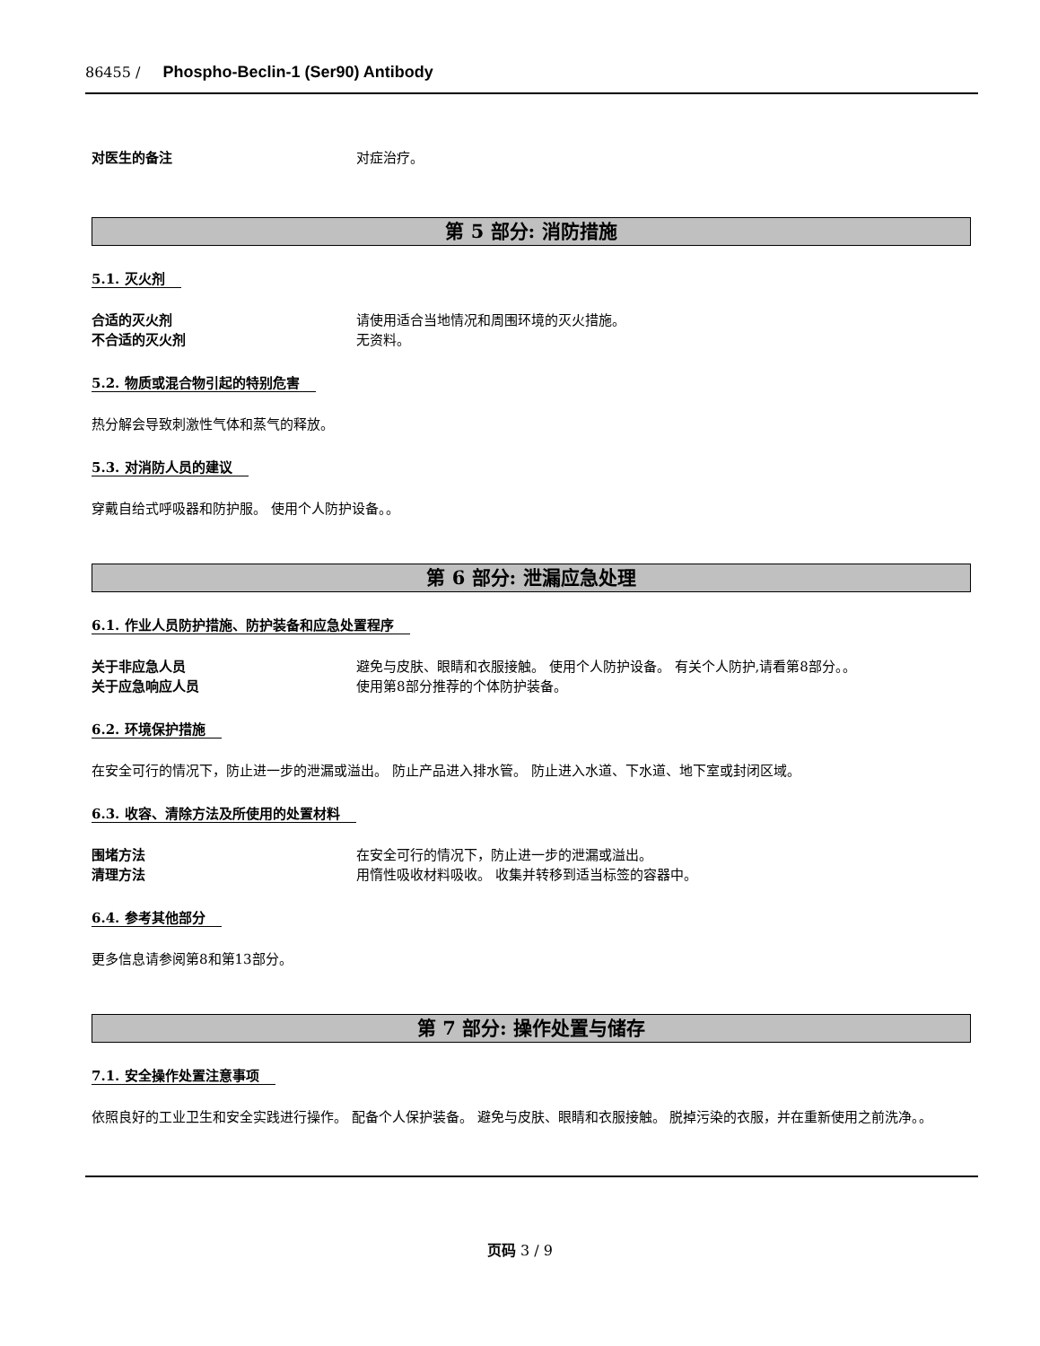86455 / Phospho-Beclin-1 (Ser90) Antibody
对医生的备注 对症治疗。
第 5 部分: 消防措施
5.1. 灭火剂
合适的灭火剂 请使用适合当地情况和周围环境的灭火措施。
不合适的灭火剂 无资料。
5.2. 物质或混合物引起的特别危害
热分解会导致刺激性气体和蒸气的释放。
5.3. 对消防人员的建议
穿戴自给式呼吸器和防护服。 使用个人防护设备。。
第 6 部分: 泄漏应急处理
6.1. 作业人员防护措施、防护装备和应急处置程序
关于非应急人员 避免与皮肤、眼睛和衣服接触。 使用个人防护设备。 有关个人防护,请看第8部分。。
关于应急响应人员 使用第8部分推荐的个体防护装备。
6.2. 环境保护措施
在安全可行的情况下，防止进一步的泄漏或溢出。 防止产品进入排水管。 防止进入水道、下水道、地下室或封闭区域。
6.3. 收容、清除方法及所使用的处置材料
围堵方法 在安全可行的情况下，防止进一步的泄漏或溢出。
清理方法 用惰性吸收材料吸收。 收集并转移到适当标签的容器中。
6.4. 参考其他部分
更多信息请参阅第8和第13部分。
第 7 部分: 操作处置与储存
7.1. 安全操作处置注意事项
依照良好的工业卫生和安全实践进行操作。 配备个人保护装备。 避免与皮肤、眼睛和衣服接触。 脱掉污染的衣服，并在重新使用之前洗净。。
页码 3 / 9